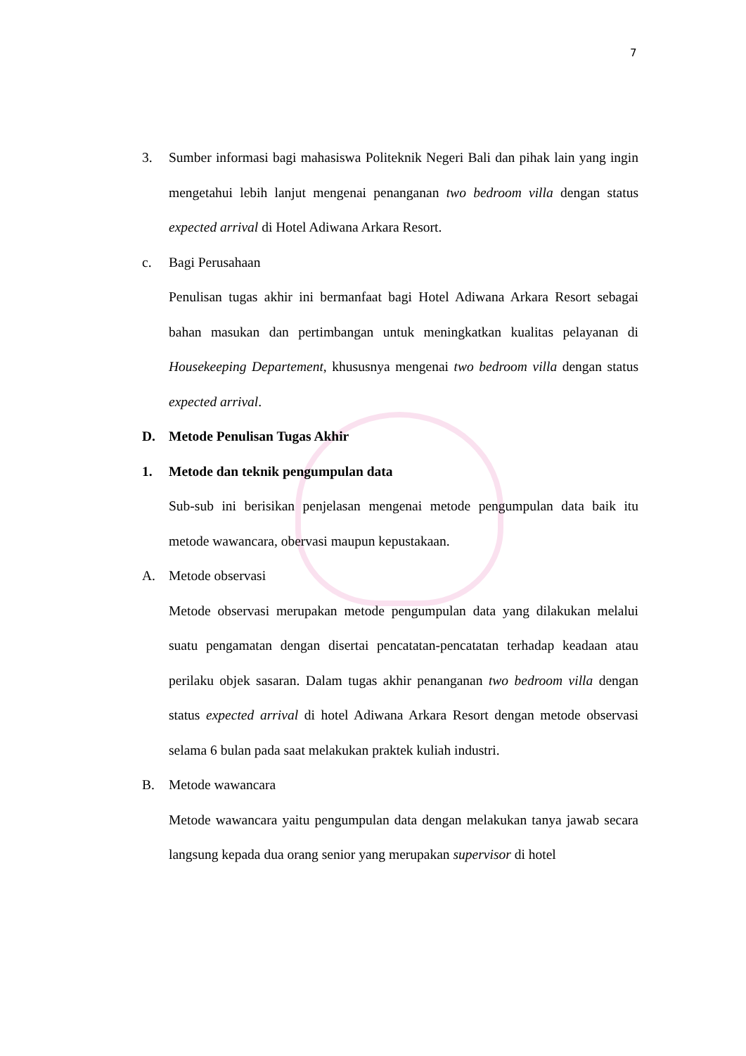7
3. Sumber informasi bagi mahasiswa Politeknik Negeri Bali dan pihak lain yang ingin mengetahui lebih lanjut mengenai penanganan two bedroom villa dengan status expected arrival di Hotel Adiwana Arkara Resort.
c. Bagi Perusahaan
Penulisan tugas akhir ini bermanfaat bagi Hotel Adiwana Arkara Resort sebagai bahan masukan dan pertimbangan untuk meningkatkan kualitas pelayanan di Housekeeping Departement, khususnya mengenai two bedroom villa dengan status expected arrival.
D. Metode Penulisan Tugas Akhir
1. Metode dan teknik pengumpulan data
Sub-sub ini berisikan penjelasan mengenai metode pengumpulan data baik itu metode wawancara, obervasi maupun kepustakaan.
A. Metode observasi
Metode observasi merupakan metode pengumpulan data yang dilakukan melalui suatu pengamatan dengan disertai pencatatan-pencatatan terhadap keadaan atau perilaku objek sasaran. Dalam tugas akhir penanganan two bedroom villa dengan status expected arrival di hotel Adiwana Arkara Resort dengan metode observasi selama 6 bulan pada saat melakukan praktek kuliah industri.
B. Metode wawancara
Metode wawancara yaitu pengumpulan data dengan melakukan tanya jawab secara langsung kepada dua orang senior yang merupakan supervisor di hotel